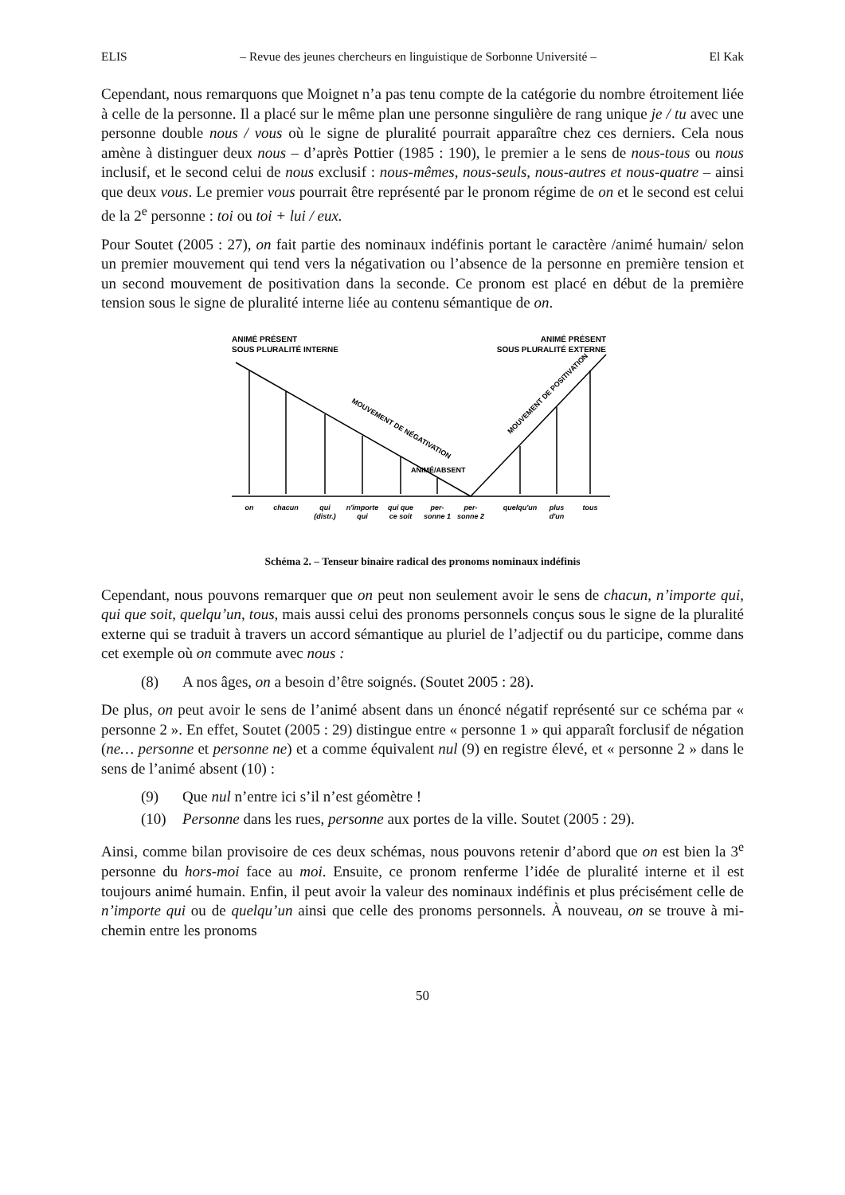ELIS – Revue des jeunes chercheurs en linguistique de Sorbonne Université – El Kak
Cependant, nous remarquons que Moignet n’a pas tenu compte de la catégorie du nombre étroitement liée à celle de la personne. Il a placé sur le même plan une personne singulière de rang unique je / tu avec une personne double nous / vous où le signe de pluralité pourrait apparaître chez ces derniers. Cela nous amène à distinguer deux nous – d’après Pottier (1985 : 190), le premier a le sens de nous-tous ou nous inclusif, et le second celui de nous exclusif : nous-mêmes, nous-seuls, nous-autres et nous-quatre – ainsi que deux vous. Le premier vous pourrait être représenté par le pronom régime de on et le second est celui de la 2<sup>e</sup> personne : toi ou toi + lui / eux.
Pour Soutet (2005 : 27), on fait partie des nominaux indéfinis portant le caractère /animé humain/ selon un premier mouvement qui tend vers la négativation ou l’absence de la personne en première tension et un second mouvement de positivation dans la seconde. Ce pronom est placé en début de la première tension sous le signe de pluralité interne liée au contenu sémantique de on.
ANIMÉ PRÉSENT
SOUS PLURALITÉ INTERNE
ANIMÉ PRÉSENT
SOUS PLURALITÉ EXTERNE
ANIMÉ/ABSENT
MOUVEMENT DE NÉGATIVATION
MOUVEMENT DE POSITIVATION
on
chacun
qui
(distr.)
n'importe
qui
qui que
ce soit
per-
sonne 1
per-
sonne 2
quelqu'un
plus
d'un
tous
Schéma 2. – Tenseur binaire radical des pronoms nominaux indéfinis
Cependant, nous pouvons remarquer que on peut non seulement avoir le sens de chacun, n’importe qui, qui que soit, quelqu’un, tous, mais aussi celui des pronoms personnels conçus sous le signe de la pluralité externe qui se traduit à travers un accord sémantique au pluriel de l’adjectif ou du participe, comme dans cet exemple où on commute avec nous :
(8) A nos âges, on a besoin d’être soignés. (Soutet 2005 : 28).
De plus, on peut avoir le sens de l’animé absent dans un énoncé négatif représenté sur ce schéma par « personne 2 ». En effet, Soutet (2005 : 29) distingue entre « personne 1 » qui apparaît forclusif de négation (ne… personne et personne ne) et a comme équivalent nul (9) en registre élevé, et « personne 2 » dans le sens de l’animé absent (10) :
(9) Que nul n’entre ici s’il n’est géomètre !
(10) Personne dans les rues, personne aux portes de la ville. Soutet (2005 : 29).
Ainsi, comme bilan provisoire de ces deux schémas, nous pouvons retenir d’abord que on est bien la 3<sup>e</sup> personne du hors-moi face au moi. Ensuite, ce pronom renferme l’idée de pluralité interne et il est toujours animé humain. Enfin, il peut avoir la valeur des nominaux indéfinis et plus précisément celle de n’importe qui ou de quelqu’un ainsi que celle des pronoms personnels. À nouveau, on se trouve à mi-chemin entre les pronoms
50